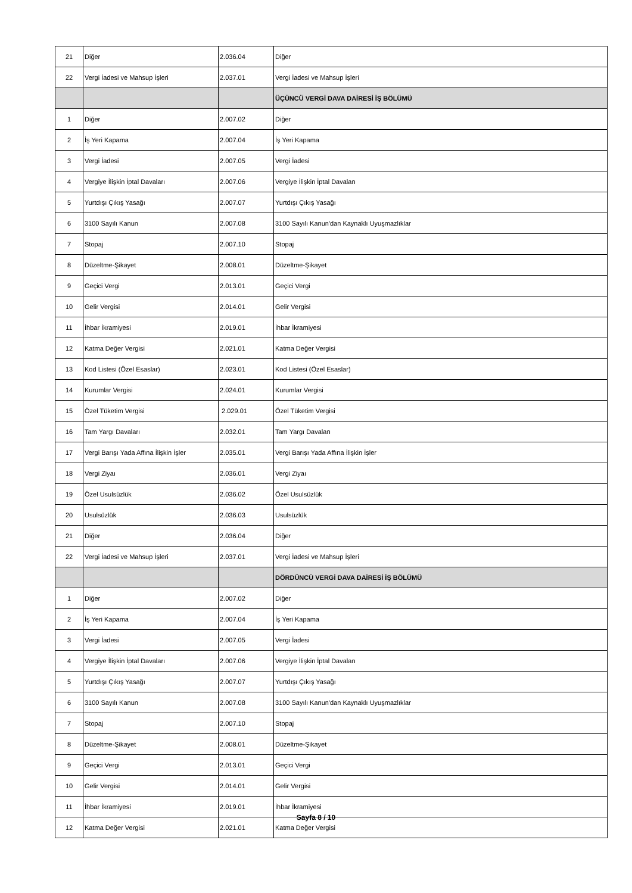| 21 | Diğer | 2.036.04 | Diğer |
| 22 | Vergi İadesi ve Mahsup İşleri | 2.037.01 | Vergi İadesi ve Mahsup İşleri |
| | | | ÜÇÜNCÜ VERGİ DAVA DAİRESİ İŞ BÖLÜMÜ |
| 1 | Diğer | 2.007.02 | Diğer |
| 2 | İş Yeri Kapama | 2.007.04 | İş Yeri Kapama |
| 3 | Vergi İadesi | 2.007.05 | Vergi İadesi |
| 4 | Vergiye İlişkin İptal Davaları | 2.007.06 | Vergiye İlişkin İptal Davaları |
| 5 | Yurtdışı Çıkış Yasağı | 2.007.07 | Yurtdışı Çıkış Yasağı |
| 6 | 3100 Sayılı Kanun | 2.007.08 | 3100 Sayılı Kanun'dan Kaynaklı Uyuşmazlıklar |
| 7 | Stopaj | 2.007.10 | Stopaj |
| 8 | Düzeltme-Şikayet | 2.008.01 | Düzeltme-Şikayet |
| 9 | Geçici Vergi | 2.013.01 | Geçici Vergi |
| 10 | Gelir Vergisi | 2.014.01 | Gelir Vergisi |
| 11 | İhbar İkramiyesi | 2.019.01 | İhbar İkramiyesi |
| 12 | Katma Değer Vergisi | 2.021.01 | Katma Değer Vergisi |
| 13 | Kod Listesi (Özel Esaslar) | 2.023.01 | Kod Listesi (Özel Esaslar) |
| 14 | Kurumlar Vergisi | 2.024.01 | Kurumlar Vergisi |
| 15 | Özel Tüketim Vergisi | 2.029.01 | Özel Tüketim Vergisi |
| 16 | Tam Yargı Davaları | 2.032.01 | Tam Yargı Davaları |
| 17 | Vergi Barışı Yada Affına İlişkin İşler | 2.035.01 | Vergi Barışı Yada Affına İlişkin İşler |
| 18 | Vergi Ziyaı | 2.036.01 | Vergi Ziyaı |
| 19 | Özel Usulsüzlük | 2.036.02 | Özel Usulsüzlük |
| 20 | Usulsüzlük | 2.036.03 | Usulsüzlük |
| 21 | Diğer | 2.036.04 | Diğer |
| 22 | Vergi İadesi ve Mahsup İşleri | 2.037.01 | Vergi İadesi ve Mahsup İşleri |
| | | | DÖRDÜNCÜ VERGİ DAVA DAİRESİ İŞ BÖLÜMÜ |
| 1 | Diğer | 2.007.02 | Diğer |
| 2 | İş Yeri Kapama | 2.007.04 | İş Yeri Kapama |
| 3 | Vergi İadesi | 2.007.05 | Vergi İadesi |
| 4 | Vergiye İlişkin İptal Davaları | 2.007.06 | Vergiye İlişkin İptal Davaları |
| 5 | Yurtdışı Çıkış Yasağı | 2.007.07 | Yurtdışı Çıkış Yasağı |
| 6 | 3100 Sayılı Kanun | 2.007.08 | 3100 Sayılı Kanun'dan Kaynaklı Uyuşmazlıklar |
| 7 | Stopaj | 2.007.10 | Stopaj |
| 8 | Düzeltme-Şikayet | 2.008.01 | Düzeltme-Şikayet |
| 9 | Geçici Vergi | 2.013.01 | Geçici Vergi |
| 10 | Gelir Vergisi | 2.014.01 | Gelir Vergisi |
| 11 | İhbar İkramiyesi | 2.019.01 | İhbar İkramiyesi |
| 12 | Katma Değer Vergisi | 2.021.01 | Katma Değer Vergisi |
Sayfa 8 / 10